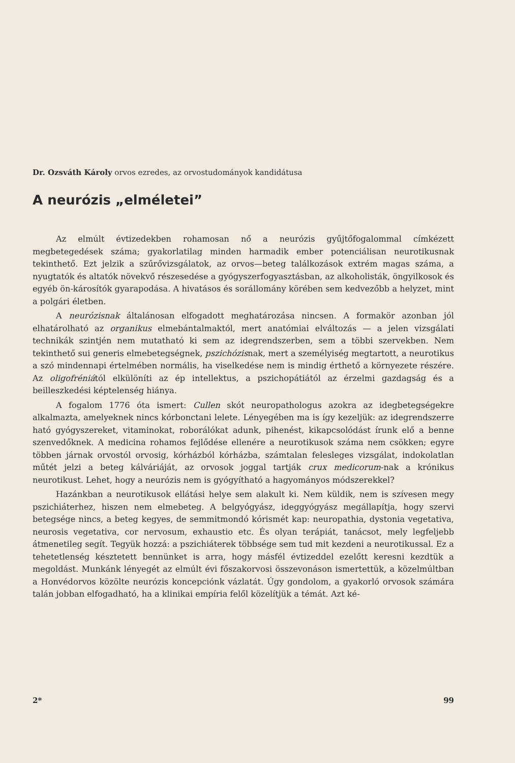Dr. Ozsváth Károly orvos ezredes, az orvostudományok kandidátusa
A neurózis „elméletei”
Az elmúlt évtizedekben rohamosan nő a neurózis gyűjtőfogalommal címkézett megbetegedések száma; gyakorlatilag minden harmadik ember potenciálisan neurotikusnak tekinthető. Ezt jelzik a szűrővizsgálatok, az orvos—beteg találkozások extrém magas száma, a nyugtatók és altatók növekvő részesedése a gyógyszerfogyasztásban, az alkoholisták, öngyilkosok és egyéb ön-károsítók gyarapodása. A hivatásos és sorállomány körében sem kedvezőbb a helyzet, mint a polgári életben.
A neurózisnak általánosan elfogadott meghatározása nincsen. A formakör azonban jól elhatárolható az organikus elmebántalmaktól, mert anatómiai elváltozás — a jelen vizsgálati technikák szintjén nem mutatható ki sem az idegrendszerben, sem a többi szervekben. Nem tekinthető sui generis elmebetegségnek, pszichózisnak, mert a személyiség megtartott, a neurotikus a szó mindennapi értelmében normális, ha viselkedése nem is mindig érthető a környezete részére. Az oligofréniától elkülöníti az ép intellektus, a pszichopátiától az érzelmi gazdagság és a beilleszkedési képtelenség hiánya.
A fogalom 1776 óta ismert: Cullen skót neuropathologus azokra az idegbetegségekre alkalmazta, amelyeknek nincs kórbonctani lelete. Lényegében ma is így kezeljük: az idegrendszerre ható gyógyszereket, vitaminokat, roborálókat adunk, pihenést, kikapcsolódást írunk elő a benne szenvedőknek. A medicina rohamos fejlődése ellenére a neurotikusok száma nem csökken; egyre többen járnak orvostól orvosig, kórházból kórházba, számtalan felesleges vizsgálat, indokolatlan műtét jelzi a beteg kálváriáját, az orvosok joggal tartják crux medicorum-nak a krónikus neurotikust. Lehet, hogy a neurózis nem is gyógyítható a hagyományos módszerekkel?
Hazánkban a neurotikusok ellátási helye sem alakult ki. Nem küldik, nem is szívesen megy pszichiáterhez, hiszen nem elmebeteg. A belgyógyász, ideggyógyász megállapítja, hogy szervi betegsége nincs, a beteg kegyes, de semmitmondó kórismét kap: neuropathia, dystonia vegetativa, neurosis vegetativa, cor nervosum, exhaustio etc. És olyan terápiát, tanácsot, mely legfeljebb átmenetileg segít. Tegyük hozzá: a pszichiáterek többsége sem tud mit kezdeni a neurotikussal. Ez a tehetetlenség késztetett bennünket is arra, hogy másfél évtizeddel ezelőtt keresni kezdtük a megoldást. Munkánk lényegét az elmúlt évi főszakorvosi összevonáson ismertettük, a közelmúltban a Honvédorvos közölte neurózis koncepciónk vázlatát. Úgy gondolom, a gyakorló orvosok számára talán jobban elfogadható, ha a klinikai empíria felől közelítjük a témát. Azt ké-
2* 99